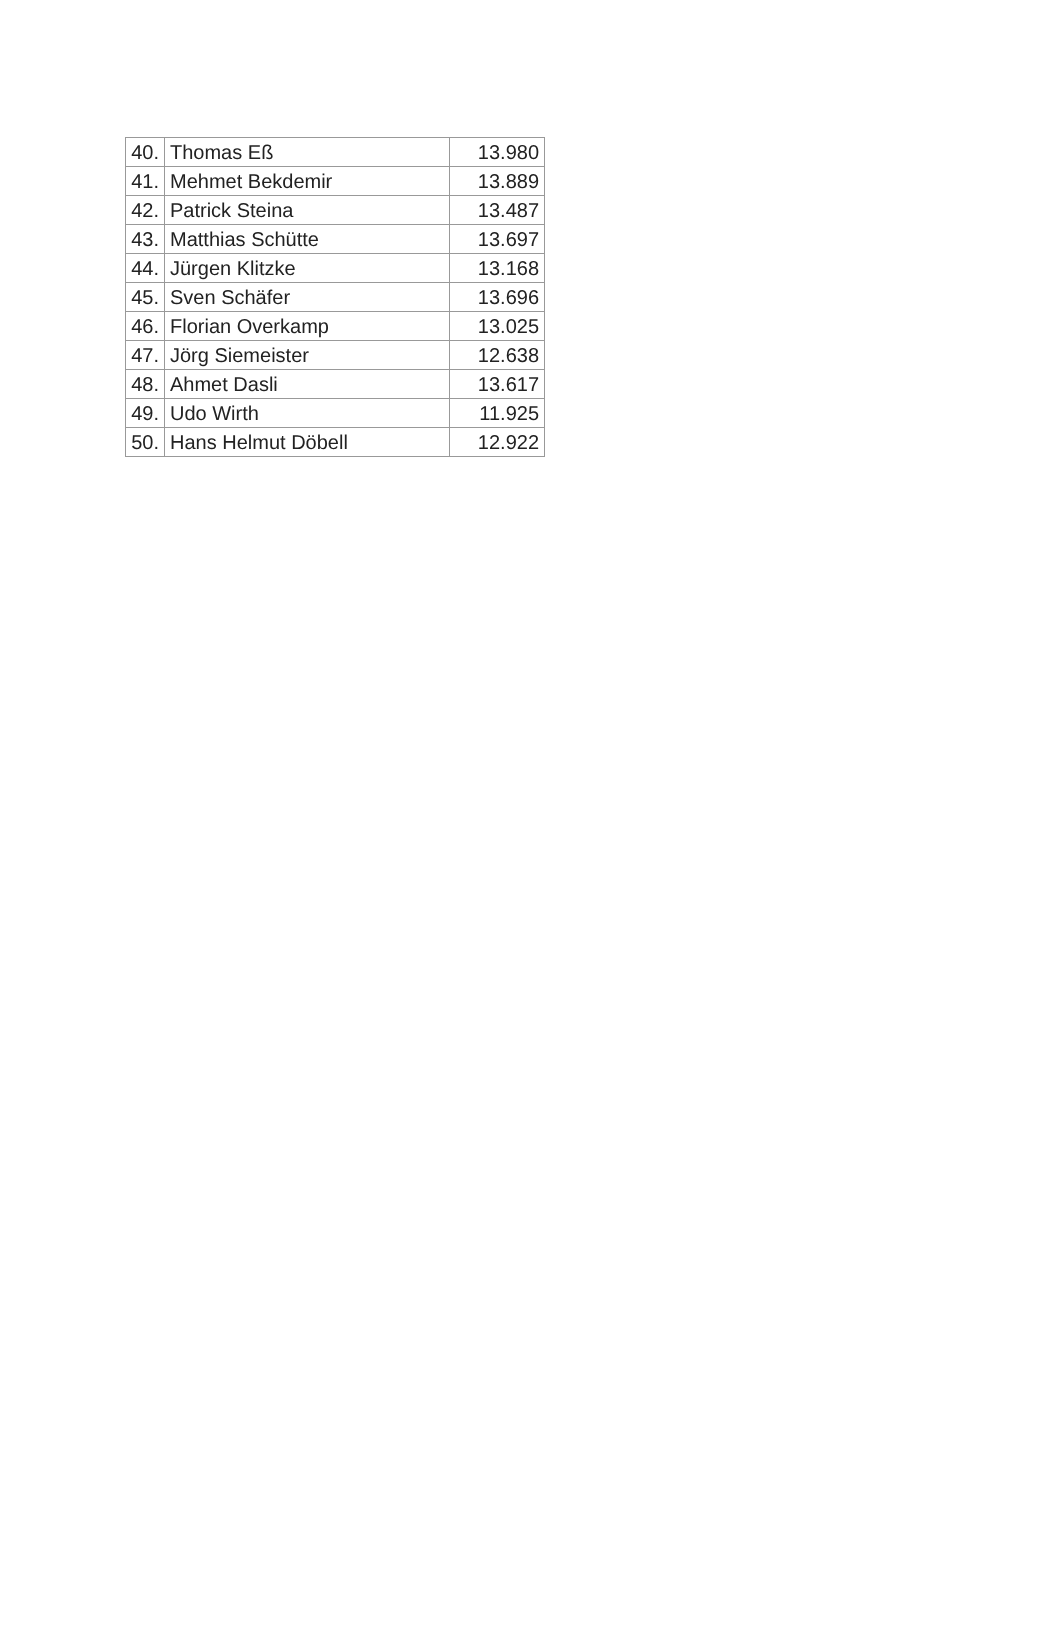| 40. | Thomas Eß | 13.980 |
| 41. | Mehmet Bekdemir | 13.889 |
| 42. | Patrick Steina | 13.487 |
| 43. | Matthias Schütte | 13.697 |
| 44. | Jürgen Klitzke | 13.168 |
| 45. | Sven Schäfer | 13.696 |
| 46. | Florian Overkamp | 13.025 |
| 47. | Jörg Siemeister | 12.638 |
| 48. | Ahmet Dasli | 13.617 |
| 49. | Udo Wirth | 11.925 |
| 50. | Hans Helmut Döbell | 12.922 |